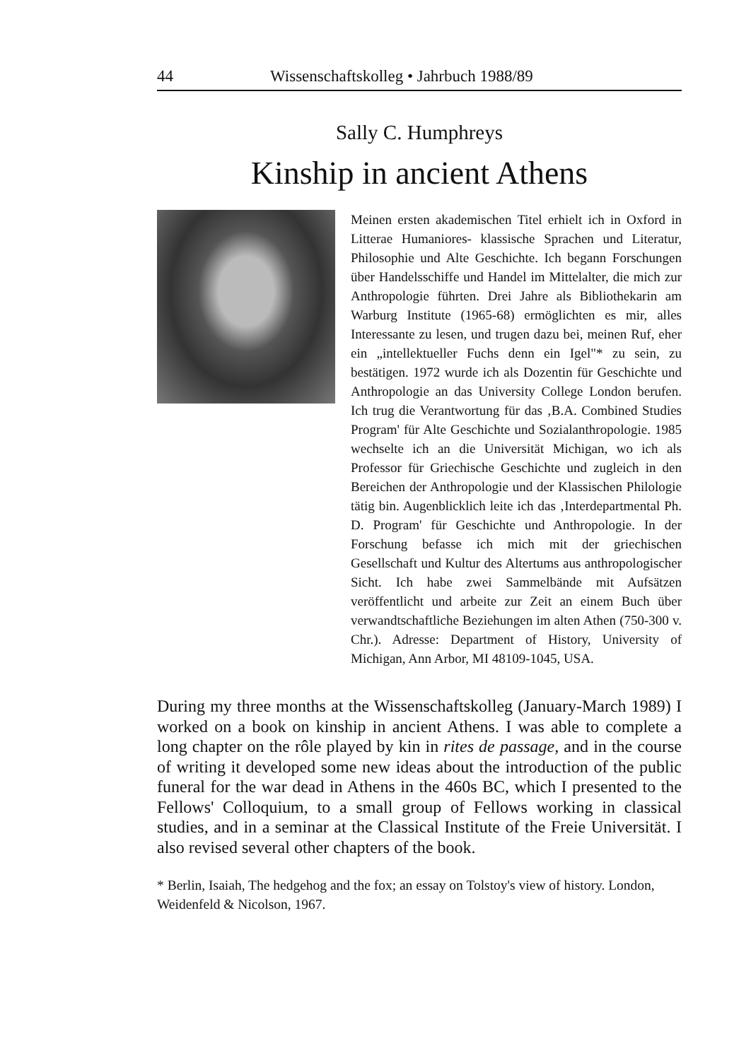44 Wissenschaftskolleg • Jahrbuch 1988/89
Sally C. Humphreys
Kinship in ancient Athens
Meinen ersten akademischen Titel erhielt ich in Oxford in Litterae Humaniores- klassische Sprachen und Literatur, Philosophie und Alte Geschichte. Ich begann Forschungen über Handelsschiffe und Handel im Mittelalter, die mich zur Anthropologie führten. Drei Jahre als Bibliothekarin am Warburg Institute (1965-68) ermöglichten es mir, alles Interessante zu lesen, und trugen dazu bei, meinen Ruf, eher ein „intellektueller Fuchs denn ein Igel"* zu sein, zu bestätigen. 1972 wurde ich als Dozentin für Geschichte und Anthropologie an das University College London berufen. Ich trug die Verantwortung für das ‚B.A. Combined Studies Program' für Alte Geschichte und Sozialanthropologie. 1985 wechselte ich an die Universität Michigan, wo ich als Professor für Griechische Geschichte und zugleich in den Bereichen der Anthropologie und der Klassischen Philologie tätig bin. Augenblicklich leite ich das ‚Interdepartmental Ph. D. Program' für Geschichte und Anthropologie. In der Forschung befasse ich mich mit der griechischen Gesellschaft und Kultur des Altertums aus anthropologischer Sicht. Ich habe zwei Sammelbände mit Aufsätzen veröffentlicht und arbeite zur Zeit an einem Buch über verwandtschaftliche Beziehungen im alten Athen (750-300 v. Chr.). Adresse: Department of History, University of Michigan, Ann Arbor, MI 48109-1045, USA.
During my three months at the Wissenschaftskolleg (January-March 1989) I worked on a book on kinship in ancient Athens. I was able to complete a long chapter on the rôle played by kin in rites de passage, and in the course of writing it developed some new ideas about the introduction of the public funeral for the war dead in Athens in the 460s BC, which I presented to the Fellows' Colloquium, to a small group of Fellows working in classical studies, and in a seminar at the Classical Institute of the Freie Universität. I also revised several other chapters of the book.
* Berlin, Isaiah, The hedgehog and the fox; an essay on Tolstoy's view of history. London, Weidenfeld & Nicolson, 1967.